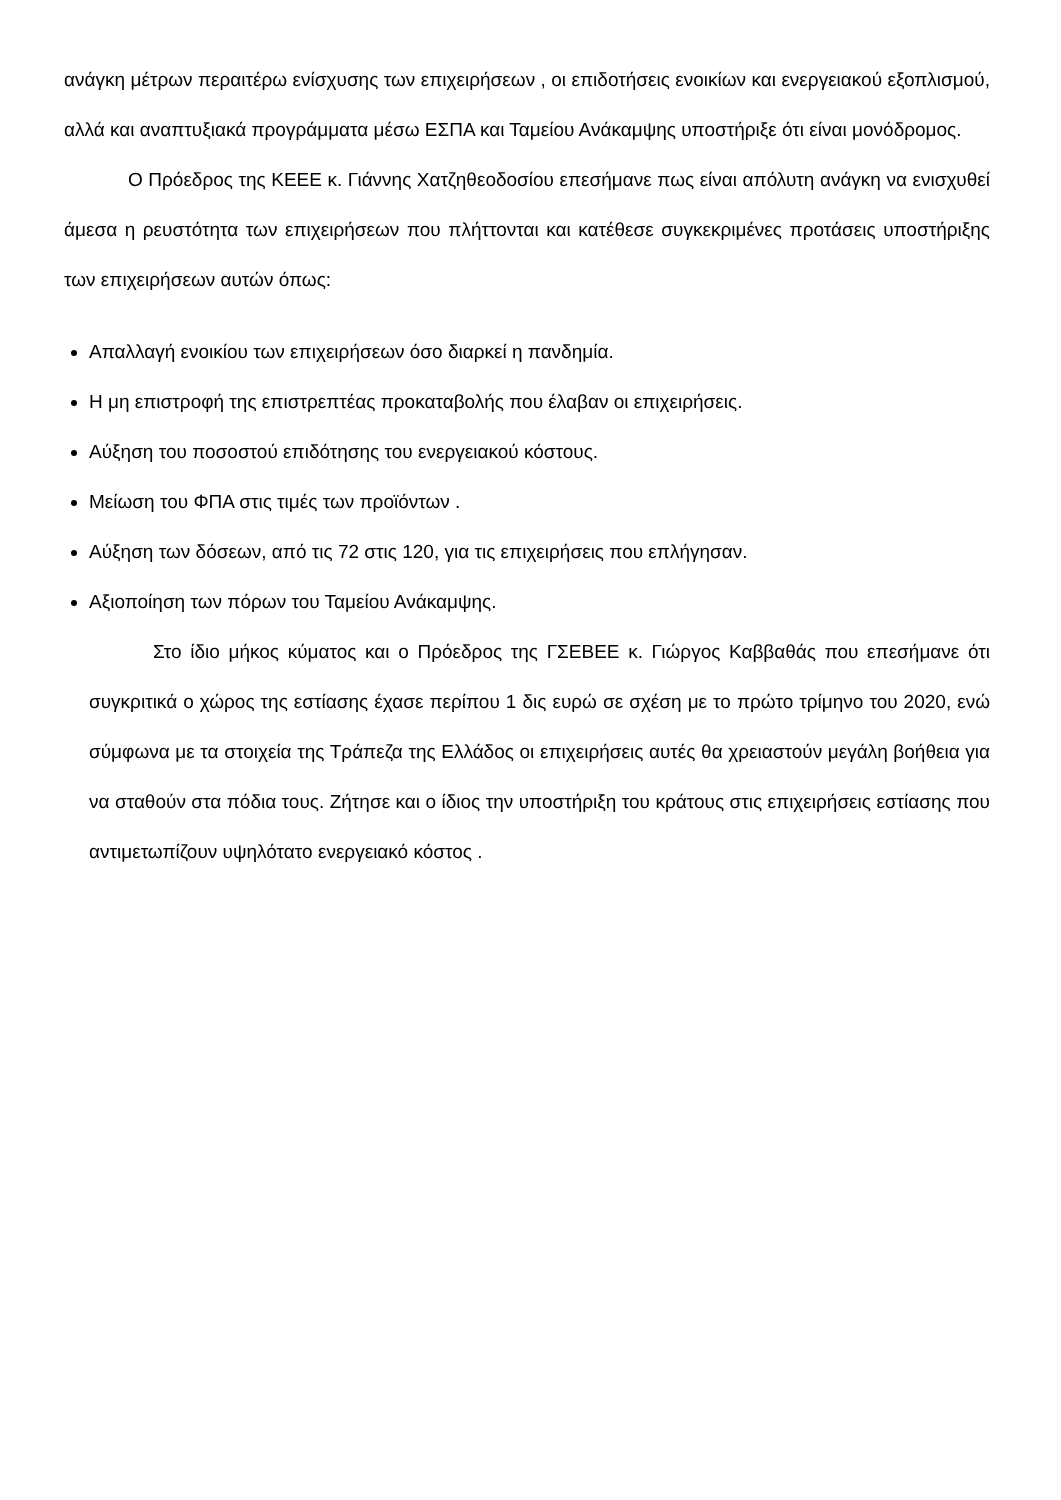ανάγκη μέτρων περαιτέρω ενίσχυσης των επιχειρήσεων , οι επιδοτήσεις ενοικίων και ενεργειακού εξοπλισμού, αλλά και αναπτυξιακά προγράμματα μέσω ΕΣΠΑ και Ταμείου Ανάκαμψης υποστήριξε ότι είναι μονόδρομος.
Ο Πρόεδρος της ΚΕΕΕ κ. Γιάννης Χατζηθεοδοσίου επεσήμανε πως είναι απόλυτη ανάγκη να ενισχυθεί άμεσα η ρευστότητα των επιχειρήσεων που πλήττονται και κατέθεσε συγκεκριμένες προτάσεις υποστήριξης των επιχειρήσεων αυτών όπως:
Απαλλαγή ενοικίου των επιχειρήσεων όσο διαρκεί η πανδημία.
Η μη επιστροφή της επιστρεπτέας προκαταβολής που έλαβαν οι επιχειρήσεις.
Αύξηση του ποσοστού επιδότησης του ενεργειακού κόστους.
Μείωση του ΦΠΑ στις τιμές των προϊόντων .
Αύξηση των δόσεων, από τις 72 στις 120, για τις επιχειρήσεις που επλήγησαν.
Αξιοποίηση των πόρων του Ταμείου Ανάκαμψης.
Στο ίδιο μήκος κύματος και ο Πρόεδρος της ΓΣΕΒΕΕ κ. Γιώργος Καββαθάς που επεσήμανε ότι συγκριτικά ο χώρος της εστίασης έχασε περίπου 1 δις ευρώ σε σχέση με το πρώτο τρίμηνο του 2020, ενώ σύμφωνα με τα στοιχεία της Τράπεζα της Ελλάδος οι επιχειρήσεις αυτές θα χρειαστούν μεγάλη βοήθεια για να σταθούν στα πόδια τους. Ζήτησε και ο ίδιος την υποστήριξη του κράτους στις επιχειρήσεις εστίασης που αντιμετωπίζουν υψηλότατο ενεργειακό κόστος .